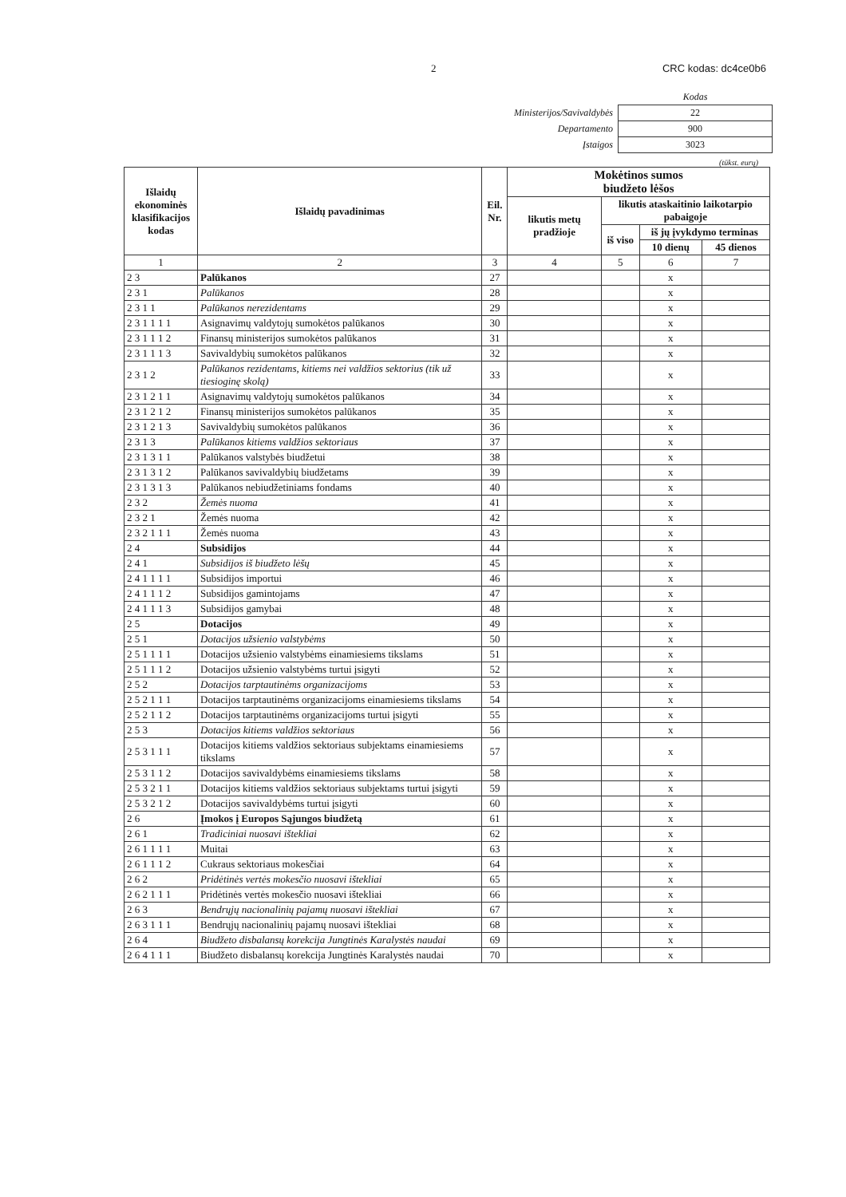2 CRC kodas: dc4ce0b6
| | Kodas |
| Ministerijos/Savivaldybės | 22 |
| Departamento | 900 |
| Įstaigos | 3023 |
(tūkst. eurų)
| Išlaidų ekonominės klasifikacijos kodas | Išlaidų pavadinimas | Eil. Nr. | Mokėtinos sumos biudžeto lėšos | | | |
| --- | --- | --- | --- | --- | --- | --- |
| | | | likutis metų pradžioje | likutis ataskaitinio laikotarpio pabaigoje | | |
| | | | | iš viso | iš jų įvykdymo terminas | |
| | | | | | 10 dienų | 45 dienos |
| 1 | 2 | 3 | 4 | 5 | 6 | 7 |
| 2 3 | Palūkanos | 27 | | | x | |
| 2 3 1 | Palūkanos | 28 | | | x | |
| 2 3 1 1 | Palūkanos nerezidentams | 29 | | | x | |
| 2 3 1 1 1 1 | Asignavimų valdytojų sumokėtos palūkanos | 30 | | | x | |
| 2 3 1 1 1 2 | Finansų ministerijos sumokėtos palūkanos | 31 | | | x | |
| 2 3 1 1 1 3 | Savivaldybių sumokėtos palūkanos | 32 | | | x | |
| 2 3 1 2 | Palūkanos rezidentams, kitiems nei valdžios sektorius (tik už tiesioginę skolą) | 33 | | | x | |
| 2 3 1 2 1 1 | Asignavimų valdytojų sumokėtos palūkanos | 34 | | | x | |
| 2 3 1 2 1 2 | Finansų ministerijos sumokėtos palūkanos | 35 | | | x | |
| 2 3 1 2 1 3 | Savivaldybių sumokėtos palūkanos | 36 | | | x | |
| 2 3 1 3 | Palūkanos kitiems valdžios sektoriaus | 37 | | | x | |
| 2 3 1 3 1 1 | Palūkanos valstybės biudžetui | 38 | | | x | |
| 2 3 1 3 1 2 | Palūkanos savivaldybių biudžetams | 39 | | | x | |
| 2 3 1 3 1 3 | Palūkanos nebiudžetiniams fondams | 40 | | | x | |
| 2 3 2 | Žemės nuoma | 41 | | | x | |
| 2 3 2 1 | Žemės nuoma | 42 | | | x | |
| 2 3 2 1 1 1 | Žemės nuoma | 43 | | | x | |
| 2 4 | Subsidijos | 44 | | | x | |
| 2 4 1 | Subsidijos iš biudžeto lėšų | 45 | | | x | |
| 2 4 1 1 1 1 | Subsidijos importui | 46 | | | x | |
| 2 4 1 1 1 2 | Subsidijos gamintojams | 47 | | | x | |
| 2 4 1 1 1 3 | Subsidijos gamybai | 48 | | | x | |
| 2 5 | Dotacijos | 49 | | | x | |
| 2 5 1 | Dotacijos užsienio valstybėms | 50 | | | x | |
| 2 5 1 1 1 1 | Dotacijos užsienio valstybėms einamiesiems tikslams | 51 | | | x | |
| 2 5 1 1 1 2 | Dotacijos užsienio valstybėms turtui įsigyti | 52 | | | x | |
| 2 5 2 | Dotacijos tarptautinėms organizacijoms | 53 | | | x | |
| 2 5 2 1 1 1 | Dotacijos tarptautinėms organizacijoms einamiesiems tikslams | 54 | | | x | |
| 2 5 2 1 1 2 | Dotacijos tarptautinėms organizacijoms turtui įsigyti | 55 | | | x | |
| 2 5 3 | Dotacijos kitiems valdžios sektoriaus | 56 | | | x | |
| 2 5 3 1 1 1 | Dotacijos kitiems valdžios sektoriaus subjektams einamiesiems tikslams | 57 | | | x | |
| 2 5 3 1 1 2 | Dotacijos savivaldybėms einamiesiems tikslams | 58 | | | x | |
| 2 5 3 2 1 1 | Dotacijos kitiems valdžios sektoriaus subjektams turtui įsigyti | 59 | | | x | |
| 2 5 3 2 1 2 | Dotacijos savivaldybėms turtui įsigyti | 60 | | | x | |
| 2 6 | Įmokos į Europos Sąjungos biudžetą | 61 | | | x | |
| 2 6 1 | Tradiciniai nuosavi ištekliai | 62 | | | x | |
| 2 6 1 1 1 1 | Muitai | 63 | | | x | |
| 2 6 1 1 1 2 | Cukraus sektoriaus mokesčiai | 64 | | | x | |
| 2 6 2 | Pridėtinės vertės mokesčio nuosavi ištekliai | 65 | | | x | |
| 2 6 2 1 1 1 | Pridėtinės vertės mokesčio nuosavi ištekliai | 66 | | | x | |
| 2 6 3 | Bendrųjų nacionalinių pajamų nuosavi ištekliai | 67 | | | x | |
| 2 6 3 1 1 1 | Bendrųjų nacionalinių pajamų nuosavi ištekliai | 68 | | | x | |
| 2 6 4 | Biudžeto disbalansų korekcija Jungtinės Karalystės naudai | 69 | | | x | |
| 2 6 4 1 1 1 | Biudžeto disbalansų korekcija Jungtinės Karalystės naudai | 70 | | | x | |